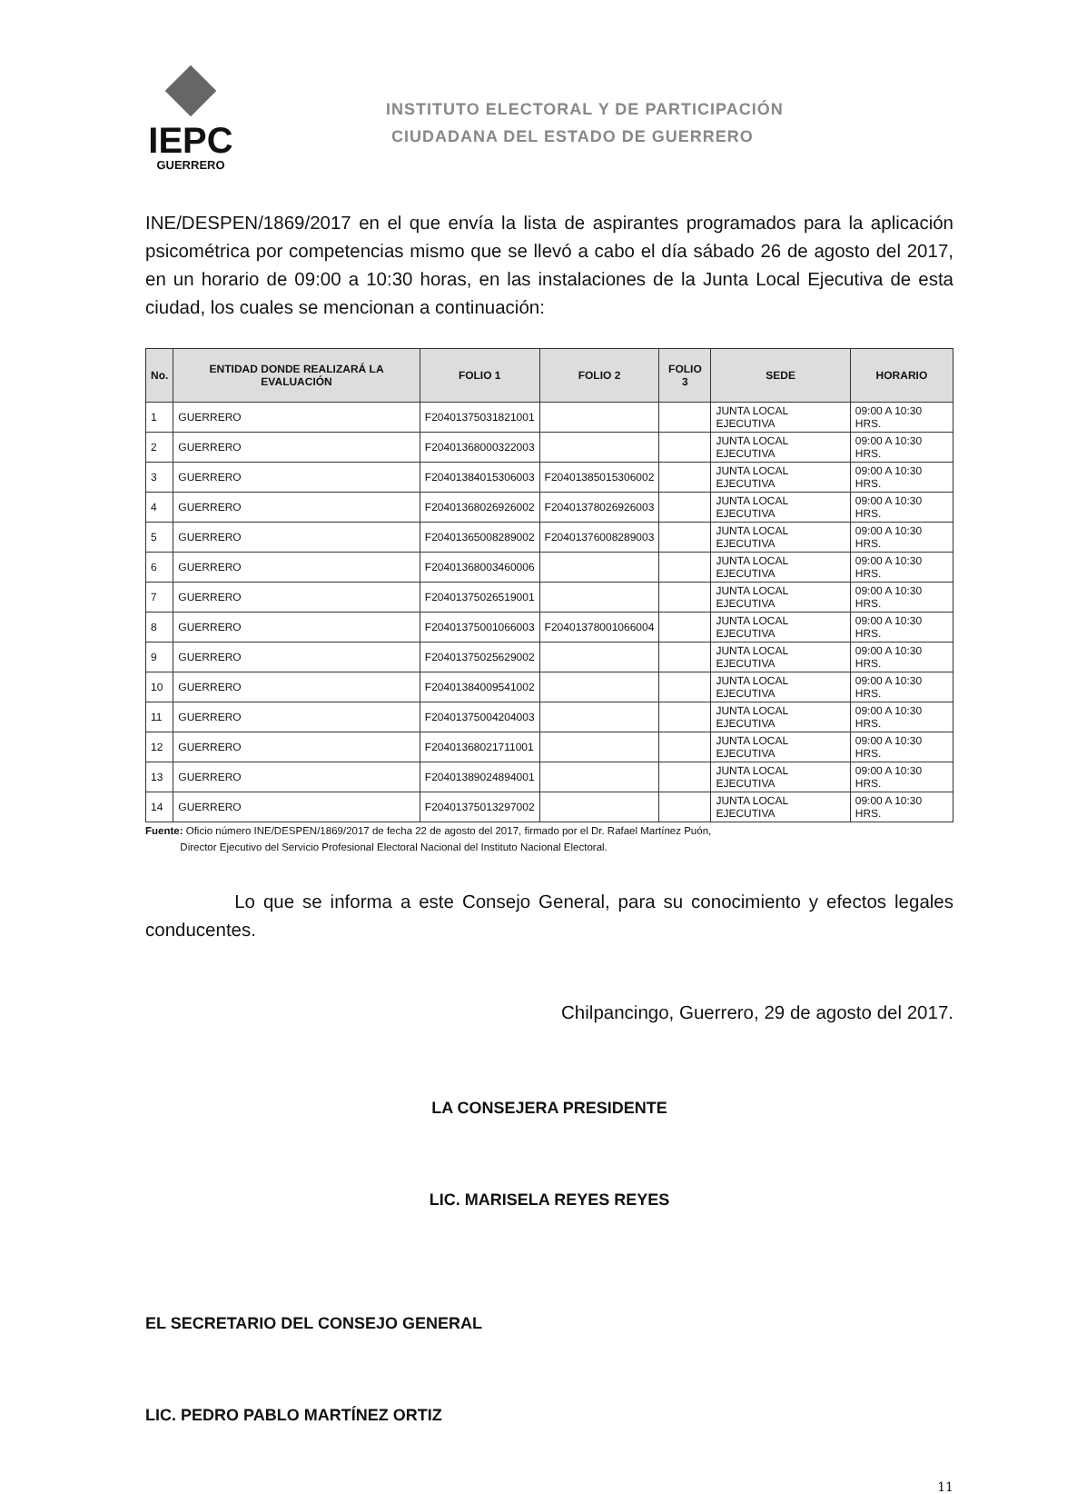IEPC
GUERRERO
INSTITUTO ELECTORAL Y DE PARTICIPACIÓN
CIUDADANA DEL ESTADO DE GUERRERO
INE/DESPEN/1869/2017 en el que envía la lista de aspirantes programados para la aplicación psicométrica por competencias mismo que se llevó a cabo el día sábado 26 de agosto del 2017, en un horario de 09:00 a 10:30 horas, en las instalaciones de la Junta Local Ejecutiva de esta ciudad, los cuales se mencionan a continuación:
| No. | ENTIDAD DONDE REALIZARÁ LA EVALUACIÓN | FOLIO 1 | FOLIO 2 | FOLIO 3 | SEDE | HORARIO |
| --- | --- | --- | --- | --- | --- | --- |
| 1 | GUERRERO | F20401375031821001 | | | JUNTA LOCAL EJECUTIVA | 09:00 A 10:30 HRS. |
| 2 | GUERRERO | F20401368000322003 | | | JUNTA LOCAL EJECUTIVA | 09:00 A 10:30 HRS. |
| 3 | GUERRERO | F20401384015306003 | F20401385015306002 | | JUNTA LOCAL EJECUTIVA | 09:00 A 10:30 HRS. |
| 4 | GUERRERO | F20401368026926002 | F20401378026926003 | | JUNTA LOCAL EJECUTIVA | 09:00 A 10:30 HRS. |
| 5 | GUERRERO | F20401365008289002 | F20401376008289003 | | JUNTA LOCAL EJECUTIVA | 09:00 A 10:30 HRS. |
| 6 | GUERRERO | F20401368003460006 | | | JUNTA LOCAL EJECUTIVA | 09:00 A 10:30 HRS. |
| 7 | GUERRERO | F20401375026519001 | | | JUNTA LOCAL EJECUTIVA | 09:00 A 10:30 HRS. |
| 8 | GUERRERO | F20401375001066003 | F20401378001066004 | | JUNTA LOCAL EJECUTIVA | 09:00 A 10:30 HRS. |
| 9 | GUERRERO | F20401375025629002 | | | JUNTA LOCAL EJECUTIVA | 09:00 A 10:30 HRS. |
| 10 | GUERRERO | F20401384009541002 | | | JUNTA LOCAL EJECUTIVA | 09:00 A 10:30 HRS. |
| 11 | GUERRERO | F20401375004204003 | | | JUNTA LOCAL EJECUTIVA | 09:00 A 10:30 HRS. |
| 12 | GUERRERO | F20401368021711001 | | | JUNTA LOCAL EJECUTIVA | 09:00 A 10:30 HRS. |
| 13 | GUERRERO | F20401389024894001 | | | JUNTA LOCAL EJECUTIVA | 09:00 A 10:30 HRS. |
| 14 | GUERRERO | F20401375013297002 | | | JUNTA LOCAL EJECUTIVA | 09:00 A 10:30 HRS. |
Fuente: Oficio número INE/DESPEN/1869/2017 de fecha 22 de agosto del 2017, firmado por el Dr. Rafael Martínez Puón,
Director Ejecutivo del Servicio Profesional Electoral Nacional del Instituto Nacional Electoral.
Lo que se informa a este Consejo General, para su conocimiento y efectos legales conducentes.
Chilpancingo, Guerrero, 29 de agosto del 2017.
LA CONSEJERA PRESIDENTE
LIC. MARISELA REYES REYES
EL SECRETARIO DEL CONSEJO GENERAL
LIC. PEDRO PABLO MARTÍNEZ ORTIZ
11